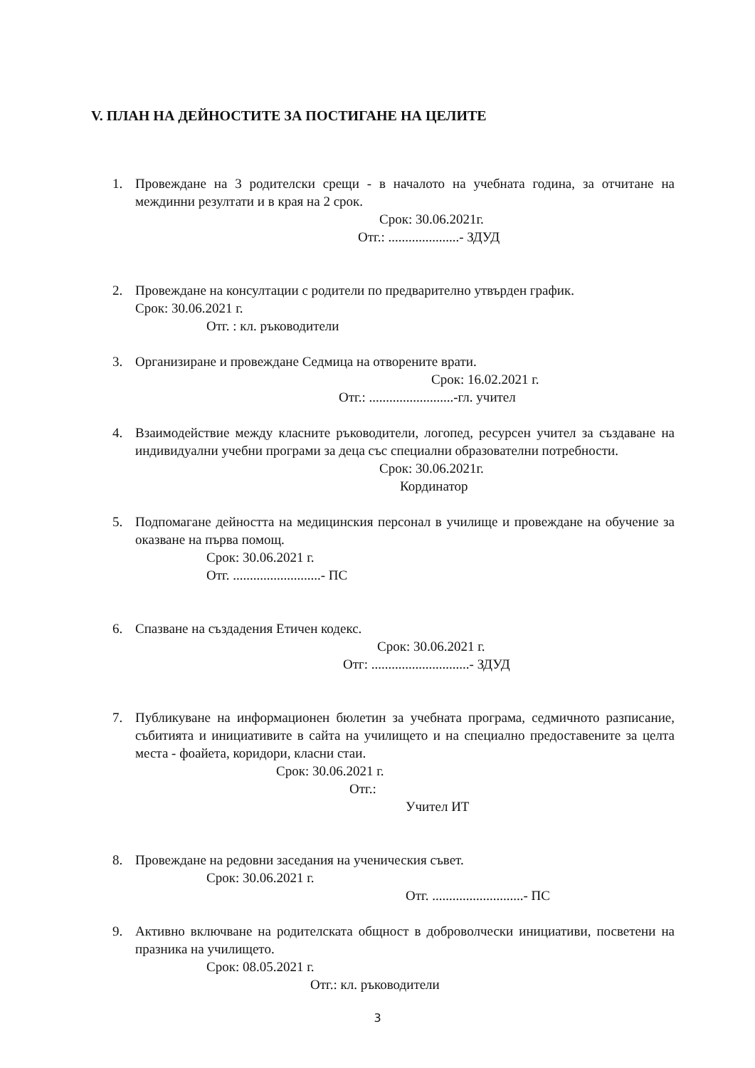V. ПЛАН НА ДЕЙНОСТИТЕ ЗА ПОСТИГАНЕ НА ЦЕЛИТЕ
1. Провеждане на 3 родителски срещи - в началото на учебната година, за отчитане на междинни резултати и в края на 2 срок.
Срок: 30.06.2021г.
Отг.: .....................- ЗДУД
2. Провеждане на консултации с родители по предварително утвърден график.
Срок: 30.06.2021 г.
Отг. : кл. ръководители
3. Организиране и провеждане Седмица на отворените врати.
Срок: 16.02.2021 г.
Отг.: .........................-гл. учител
4. Взаимодействие между класните ръководители, логопед, ресурсен учител за създаване на индивидуални учебни програми за деца със специални образователни потребности.
Срок: 30.06.2021г.
Кординатор
5. Подпомагане дейността на медицинския персонал в училище и провеждане на обучение за оказване на първа помощ.
Срок: 30.06.2021 г.
Отг. ..........................- ПС
6. Спазване на създадения Етичен кодекс.
Срок: 30.06.2021 г.
Отг: .............................- ЗДУД
7. Публикуване на информационен бюлетин за учебната програма, седмичното разписание, събитията и инициативите в сайта на училището и на специално предоставените за целта места - фоайета, коридори, класни стаи.
Срок: 30.06.2021 г.
Отг.:
Учител ИТ
8. Провеждане на редовни заседания на ученическия съвет.
Срок: 30.06.2021 г.
Отг. ...........................- ПС
9. Активно включване на родителската общност в доброволчески инициативи, посветени на празника на училището.
Срок: 08.05.2021 г.
Отг.: кл. ръководители
3